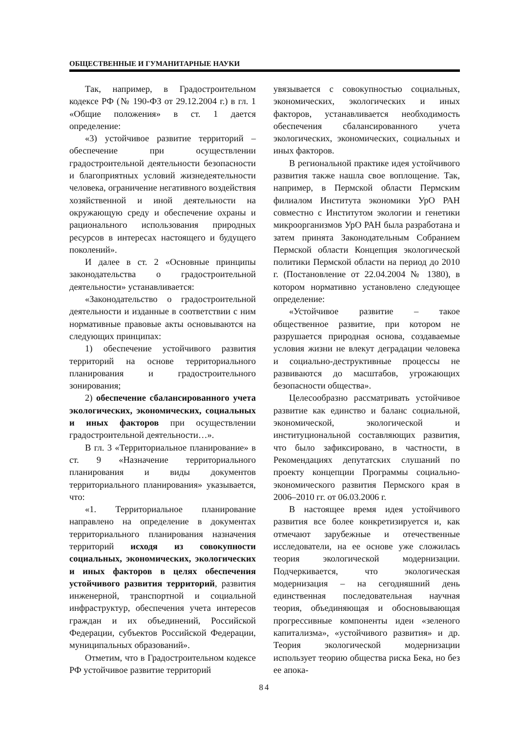ОБЩЕСТВЕННЫЕ И ГУМАНИТАРНЫЕ НАУКИ
Так, например, в Градостроительном кодексе РФ (№ 190-ФЗ от 29.12.2004 г.) в гл. 1 «Общие положения» в ст. 1 дается определение:
«3) устойчивое развитие территорий – обеспечение при осуществлении градостроительной деятельности безопасности и благоприятных условий жизнедеятельности человека, ограничение негативного воздействия хозяйственной и иной деятельности на окружающую среду и обеспечение охраны и рационального использования природных ресурсов в интересах настоящего и будущего поколений».
И далее в ст. 2 «Основные принципы законодательства о градостроительной деятельности» устанавливается:
«Законодательство о градостроительной деятельности и изданные в соответствии с ним нормативные правовые акты основываются на следующих принципах:
1) обеспечение устойчивого развития территорий на основе территориального планирования и градостроительного зонирования;
2) обеспечение сбалансированного учета экологических, экономических, социальных и иных факторов при осуществлении градостроительной деятельности…».
В гл. 3 «Территориальное планирование» в ст. 9 «Назначение территориального планирования и виды документов территориального планирования» указывается, что:
«1. Территориальное планирование направлено на определение в документах территориального планирования назначения территорий исходя из совокупности социальных, экономических, экологических и иных факторов в целях обеспечения устойчивого развития территорий, развития инженерной, транспортной и социальной инфраструктур, обеспечения учета интересов граждан и их объединений, Российской Федерации, субъектов Российской Федерации, муниципальных образований».
Отметим, что в Градостроительном кодексе РФ устойчивое развитие территорий
увязывается с совокупностью социальных, экономических, экологических и иных факторов, устанавливается необходимость обеспечения сбалансированного учета экологических, экономических, социальных и иных факторов.
В региональной практике идея устойчивого развития также нашла свое воплощение. Так, например, в Пермской области Пермским филиалом Института экономики УрО РАН совместно с Институтом экологии и генетики микроорганизмов УрО РАН была разработана и затем принята Законодательным Собранием Пермской области Концепция экологической политики Пермской области на период до 2010 г. (Постановление от 22.04.2004 № 1380), в котором нормативно установлено следующее определение:
«Устойчивое развитие – такое общественное развитие, при котором не разрушается природная основа, создаваемые условия жизни не влекут деградации человека и социально-деструктивные процессы не развиваются до масштабов, угрожающих безопасности общества».
Целесообразно рассматривать устойчивое развитие как единство и баланс социальной, экономической, экологической и институциональной составляющих развития, что было зафиксировано, в частности, в Рекомендациях депутатских слушаний по проекту концепции Программы социально-экономического развития Пермского края в 2006–2010 гг. от 06.03.2006 г.
В настоящее время идея устойчивого развития все более конкретизируется и, как отмечают зарубежные и отечественные исследователи, на ее основе уже сложилась теория экологической модернизации. Подчеркивается, что экологическая модернизация – на сегодняшний день единственная последовательная научная теория, объединяющая и обосновывающая прогрессивные компоненты идеи «зеленого капитализма», «устойчивого развития» и др. Теория экологической модернизации использует теорию общества риска Бека, но без ее апока-
84